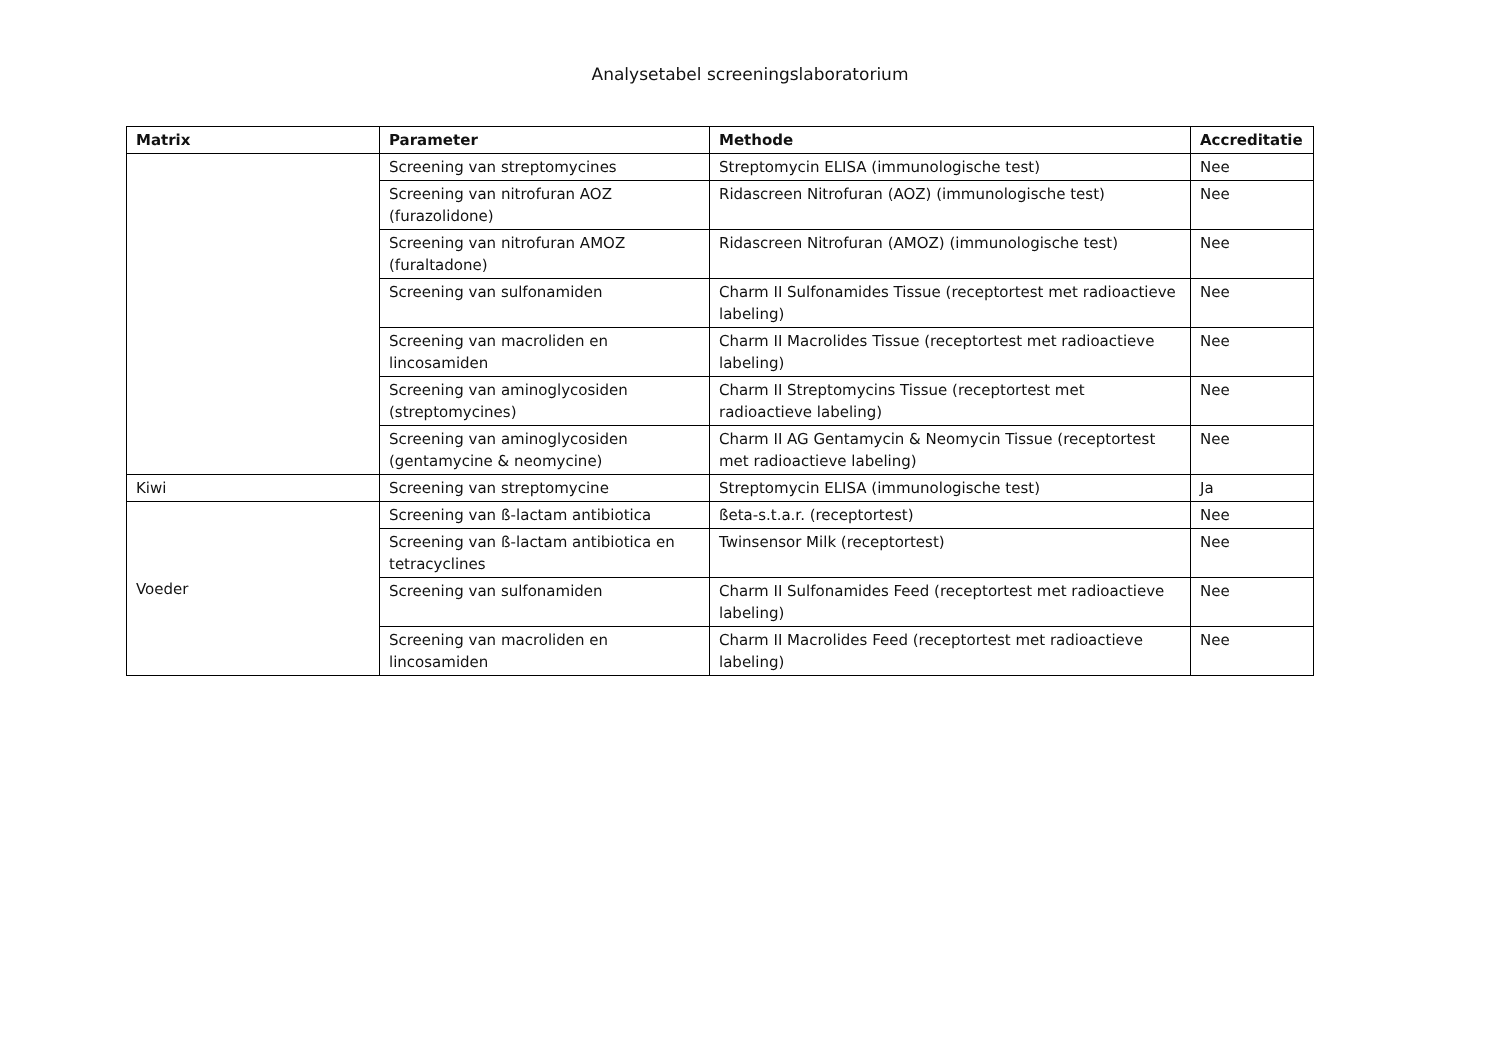Analysetabel screeningslaboratorium
| Matrix | Parameter | Methode | Accreditatie |
| --- | --- | --- | --- |
| | Screening van streptomycines | Streptomycin ELISA (immunologische test) | Nee |
| | Screening van nitrofuran AOZ (furazolidone) | Ridascreen Nitrofuran (AOZ) (immunologische test) | Nee |
| | Screening van nitrofuran AMOZ (furaltadone) | Ridascreen Nitrofuran (AMOZ) (immunologische test) | Nee |
| | Screening van sulfonamiden | Charm II Sulfonamides Tissue (receptortest met radioactieve labeling) | Nee |
| | Screening van macroliden en lincosamiden | Charm II Macrolides Tissue (receptortest met radioactieve labeling) | Nee |
| | Screening van aminoglycosiden (streptomycines) | Charm II Streptomycins Tissue (receptortest met radioactieve labeling) | Nee |
| | Screening van aminoglycosiden (gentamycine & neomycine) | Charm II AG Gentamycin & Neomycin Tissue (receptortest met radioactieve labeling) | Nee |
| Kiwi | Screening van streptomycine | Streptomycin ELISA (immunologische test) | Ja |
| Voeder | Screening van ß-lactam antibiotica | ßeta-s.t.a.r. (receptortest) | Nee |
| | Screening van ß-lactam antibiotica en tetracyclines | Twinsensor Milk (receptortest) | Nee |
| | Screening van sulfonamiden | Charm II Sulfonamides Feed (receptortest met radioactieve labeling) | Nee |
| | Screening van macroliden en lincosamiden | Charm II Macrolides Feed (receptortest met radioactieve labeling) | Nee |